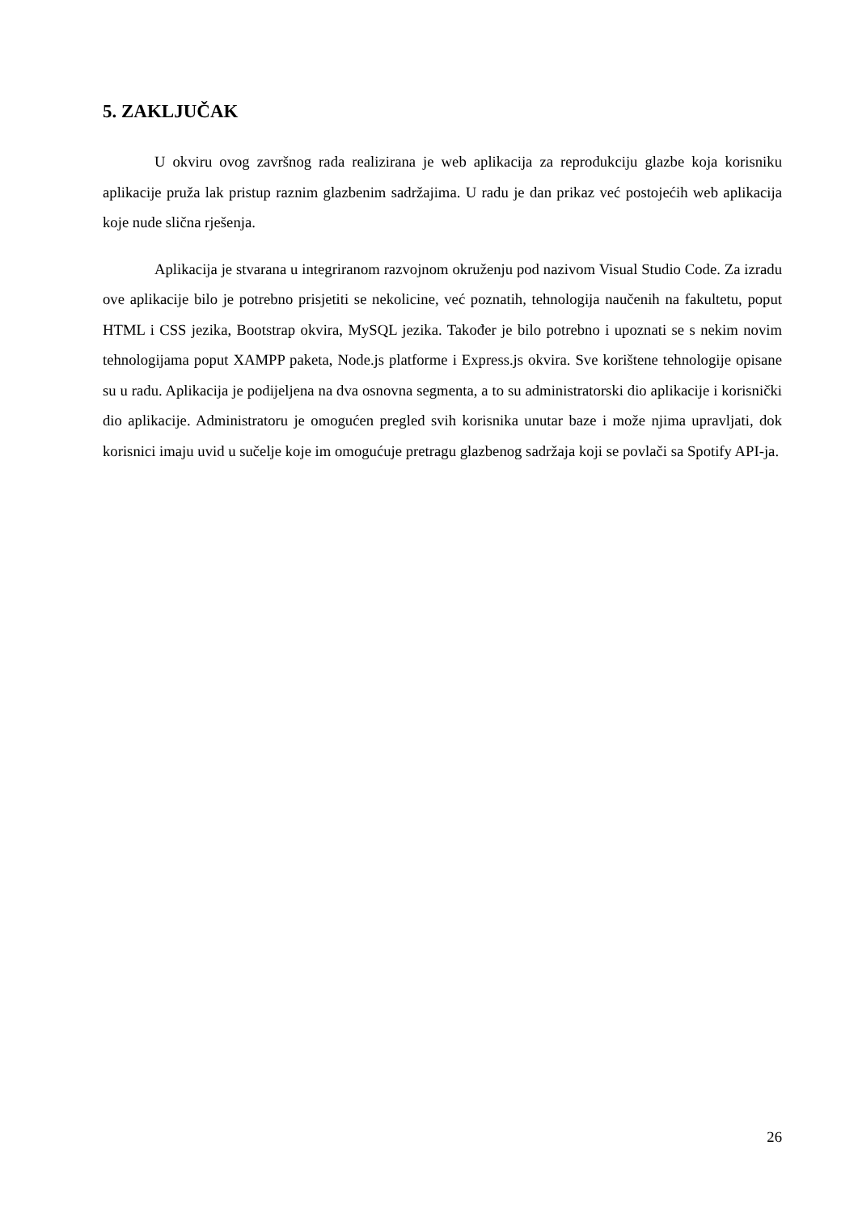5. ZAKLJUČAK
U okviru ovog završnog rada realizirana je web aplikacija za reprodukciju glazbe koja korisniku aplikacije pruža lak pristup raznim glazbenim sadržajima. U radu je dan prikaz već postojećih web aplikacija koje nude slična rješenja.
Aplikacija je stvarana u integriranom razvojnom okruženju pod nazivom Visual Studio Code. Za izradu ove aplikacije bilo je potrebno prisjetiti se nekolicine, već poznatih, tehnologija naučenih na fakultetu, poput HTML i CSS jezika, Bootstrap okvira, MySQL jezika. Također je bilo potrebno i upoznati se s nekim novim tehnologijama poput XAMPP paketa, Node.js platforme i Express.js okvira. Sve korištene tehnologije opisane su u radu. Aplikacija je podijeljena na dva osnovna segmenta, a to su administratorski dio aplikacije i korisnički dio aplikacije. Administratoru je omogućen pregled svih korisnika unutar baze i može njima upravljati, dok korisnici imaju uvid u sučelje koje im omogućuje pretragu glazbenog sadržaja koji se povlači sa Spotify API-ja.
26